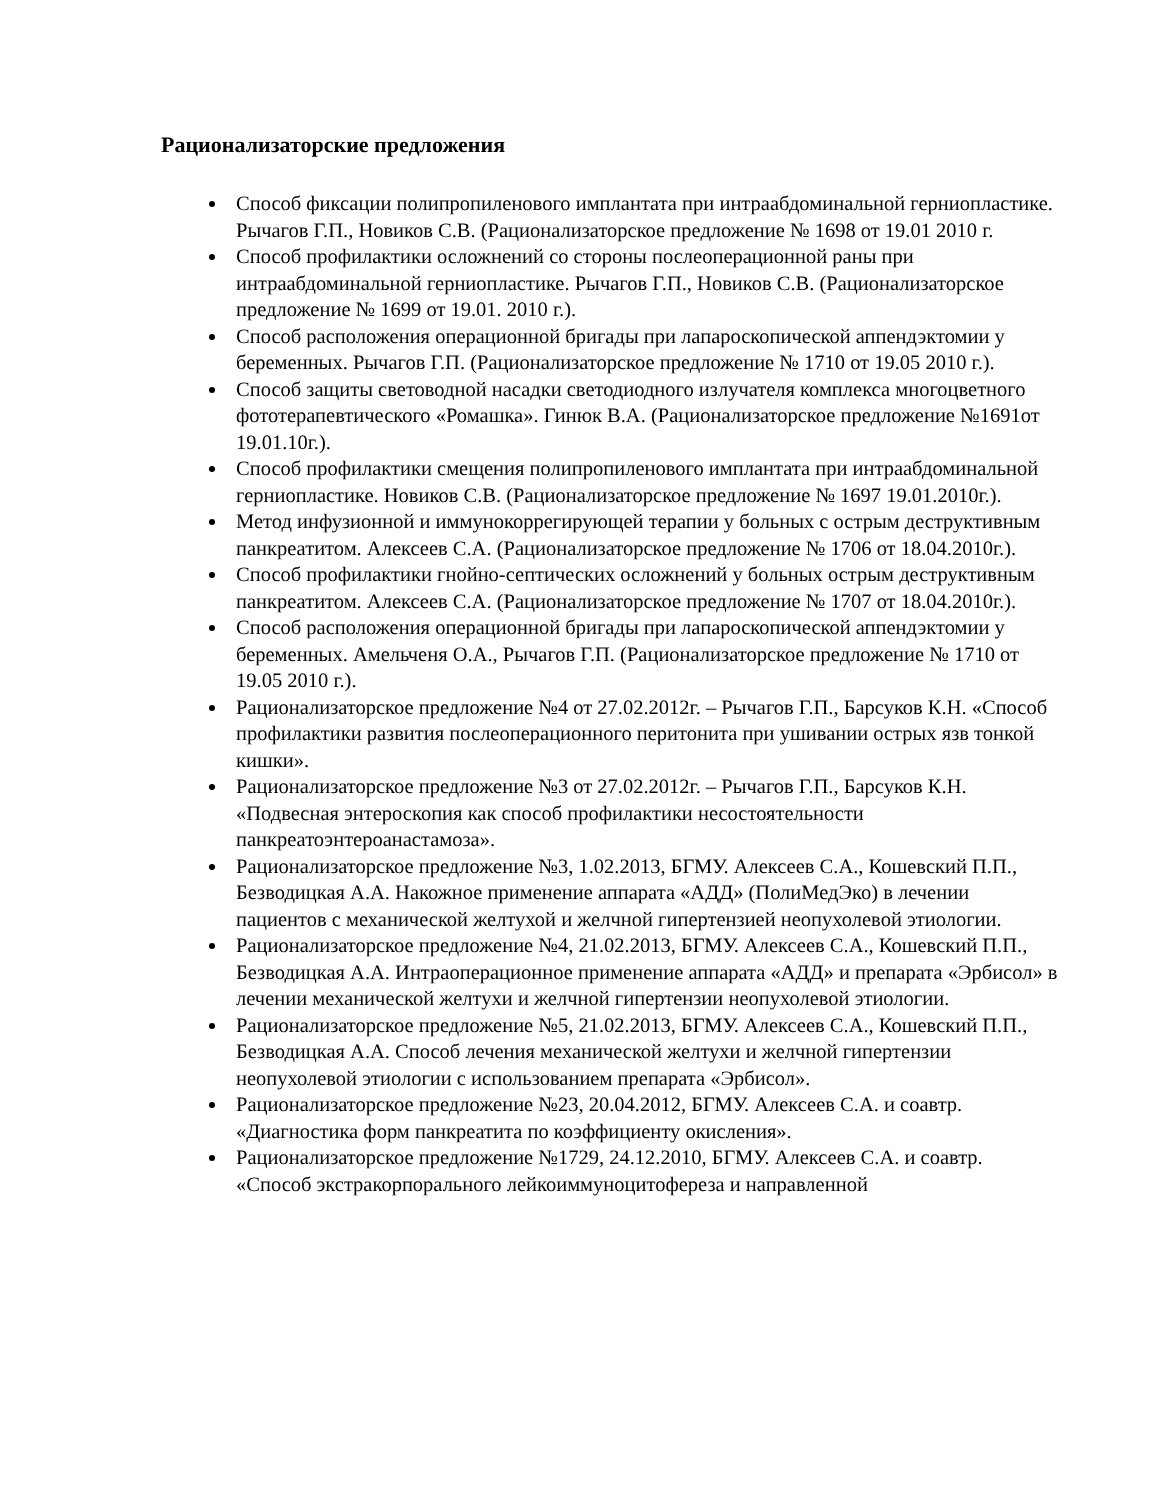Рационализаторские предложения
Способ фиксации полипропиленового имплантата при интраабдоминальной герниопластике. Рычагов Г.П., Новиков С.В. (Рационализаторское предложение № 1698 от 19.01 2010 г.
Способ профилактики осложнений со стороны послеоперационной раны при интраабдоминальной герниопластике. Рычагов Г.П., Новиков С.В. (Рационализаторское предложение № 1699 от 19.01. 2010 г.).
Способ расположения операционной бригады при лапароскопической аппендэктомии у беременных. Рычагов Г.П. (Рационализаторское предложение № 1710 от 19.05 2010 г.).
Способ защиты световодной насадки светодиодного излучателя комплекса многоцветного фототерапевтического «Ромашка». Гинюк В.А. (Рационализаторское предложение №1691от 19.01.10г.).
Способ профилактики смещения полипропиленового имплантата при интраабдоминальной герниопластике. Новиков С.В. (Рационализаторское предложение № 1697 19.01.2010г.).
Метод инфузионной и иммунокоррегирующей терапии у больных с острым деструктивным панкреатитом. Алексеев С.А. (Рационализаторское предложение № 1706 от 18.04.2010г.).
Способ профилактики гнойно-септических осложнений у больных острым деструктивным панкреатитом. Алексеев С.А. (Рационализаторское предложение № 1707 от 18.04.2010г.).
Способ расположения операционной бригады при лапароскопической аппендэктомии у беременных. Амельченя О.А., Рычагов Г.П. (Рационализаторское предложение № 1710 от 19.05 2010 г.).
Рационализаторское предложение №4 от 27.02.2012г. – Рычагов Г.П., Барсуков К.Н. «Способ профилактики развития послеоперационного перитонита при ушивании острых язв тонкой кишки».
Рационализаторское предложение №3 от 27.02.2012г. – Рычагов Г.П., Барсуков К.Н. «Подвесная энтероскопия как способ профилактики несостоятельности панкреатоэнтероанастамоза».
Рационализаторское предложение №3, 1.02.2013, БГМУ. Алексеев С.А., Кошевский П.П., Безводицкая А.А. Накожное применение аппарата «АДД» (ПолиМедЭко) в лечении пациентов с механической желтухой и желчной гипертензией неопухолевой этиологии.
Рационализаторское предложение №4, 21.02.2013, БГМУ. Алексеев С.А., Кошевский П.П., Безводицкая А.А. Интраоперационное применение аппарата «АДД» и препарата «Эрбисол» в лечении механической желтухи и желчной гипертензии неопухолевой этиологии.
Рационализаторское предложение №5, 21.02.2013, БГМУ. Алексеев С.А., Кошевский П.П., Безводицкая А.А. Способ лечения механической желтухи и желчной гипертензии неопухолевой этиологии с использованием препарата «Эрбисол».
Рационализаторское предложение №23, 20.04.2012, БГМУ. Алексеев С.А. и соавтр. «Диагностика форм панкреатита по коэффициенту окисления».
Рационализаторское предложение №1729, 24.12.2010, БГМУ. Алексеев С.А. и соавтр. «Способ экстракорпорального лейкоиммуноцитофереза и направленной